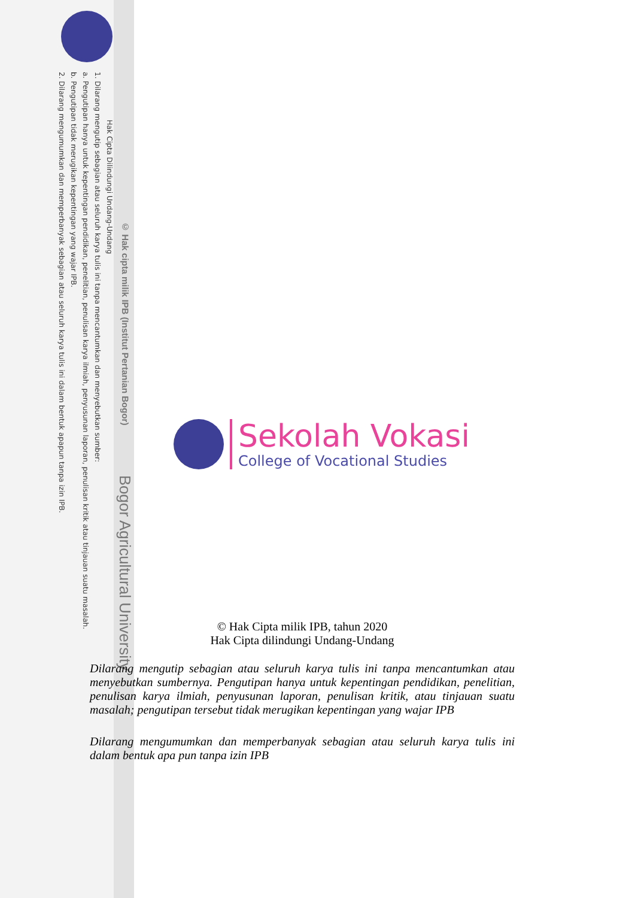© Hak cipta milik IPB (Institut Pertanian Bogor) Bogor Agricultural University
Hak Cipta Dilindungi Undang-Undang
1. Dilarang mengutip sebagian atau seluruh karya tulis ini tanpa mencantumkan dan menyebutkan sumber:
a. Pengutipan hanya untuk kepentingan pendidikan, penelitian, penulisan karya ilmiah, penyusunan laporan, penulisan kritik atau tinjauan suatu masalah.
b. Pengutipan tidak merugikan kepentingan yang wajar IPB.
2. Dilarang mengumumkan dan memperbanyak sebagian atau seluruh karya tulis ini dalam bentuk apapun tanpa izin IPB.
Sekolah Vokasi
College of Vocational Studies
© Hak Cipta milik IPB, tahun 2020
Hak Cipta dilindungi Undang-Undang
Dilarang mengutip sebagian atau seluruh karya tulis ini tanpa mencantumkan atau menyebutkan sumbernya. Pengutipan hanya untuk kepentingan pendidikan, penelitian, penulisan karya ilmiah, penyusunan laporan, penulisan kritik, atau tinjauan suatu masalah; pengutipan tersebut tidak merugikan kepentingan yang wajar IPB
Dilarang mengumumkan dan memperbanyak sebagian atau seluruh karya tulis ini dalam bentuk apa pun tanpa izin IPB